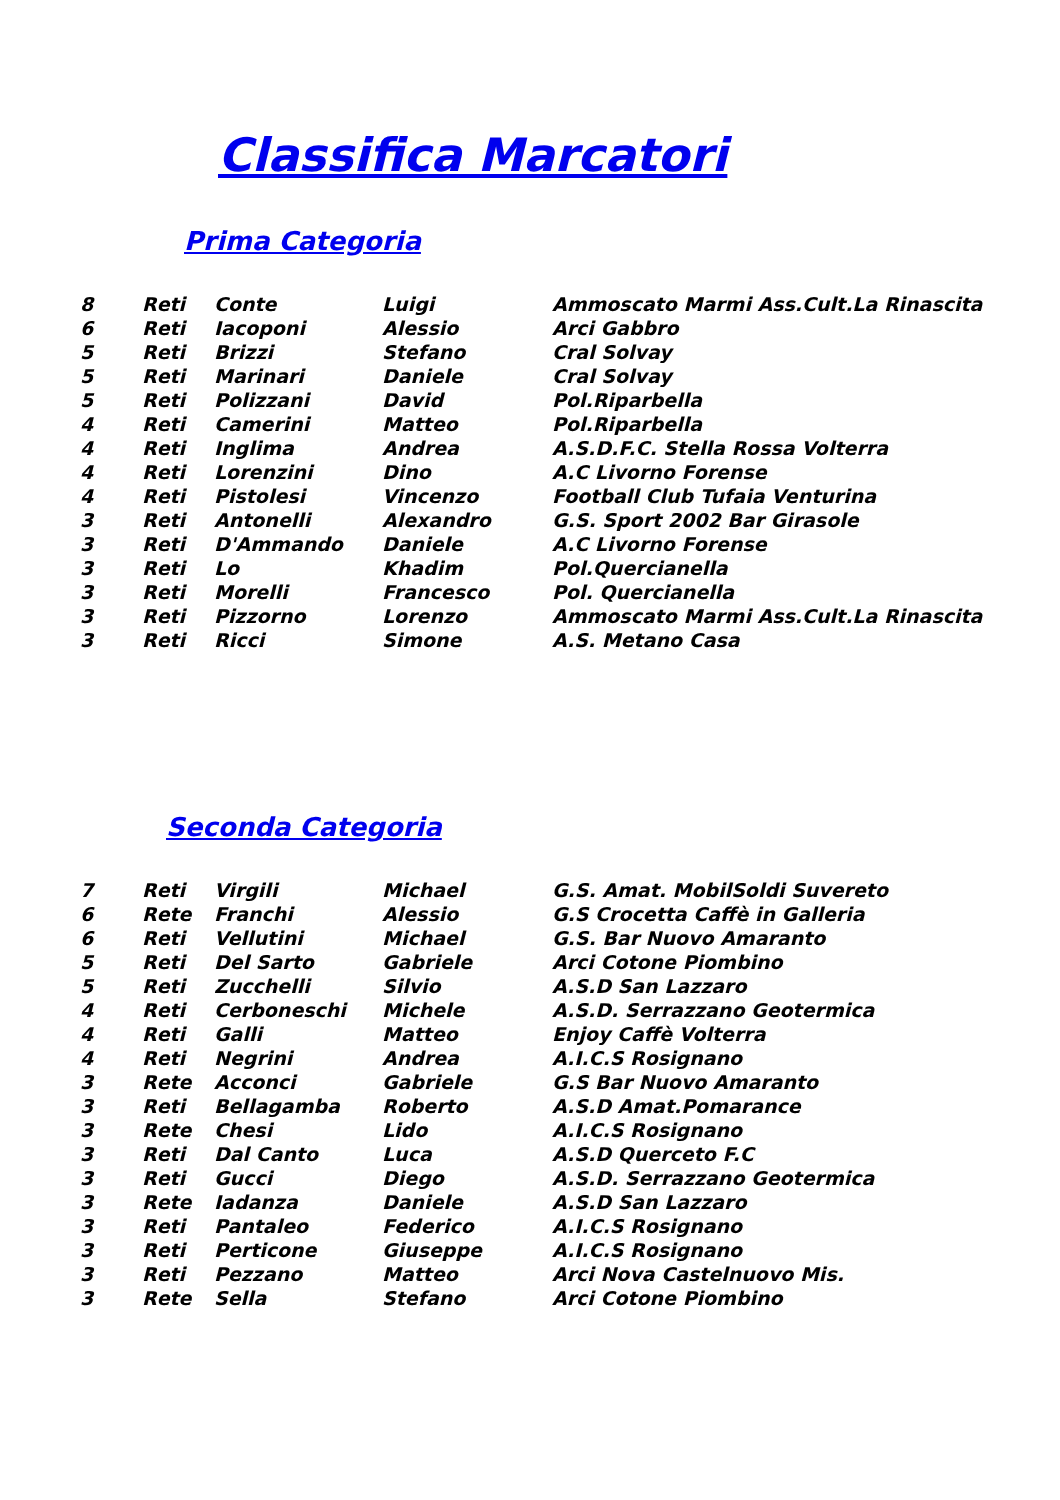Classifica Marcatori
Prima Categoria
| 8 | Reti | Conte | Luigi | Ammoscato Marmi Ass.Cult.La Rinascita |
| 6 | Reti | Iacoponi | Alessio | Arci Gabbro |
| 5 | Reti | Brizzi | Stefano | Cral Solvay |
| 5 | Reti | Marinari | Daniele | Cral Solvay |
| 5 | Reti | Polizzani | David | Pol.Riparbella |
| 4 | Reti | Camerini | Matteo | Pol.Riparbella |
| 4 | Reti | Inglima | Andrea | A.S.D.F.C. Stella Rossa Volterra |
| 4 | Reti | Lorenzini | Dino | A.C Livorno Forense |
| 4 | Reti | Pistolesi | Vincenzo | Football Club Tufaia Venturina |
| 3 | Reti | Antonelli | Alexandro | G.S. Sport 2002 Bar Girasole |
| 3 | Reti | D'Ammando | Daniele | A.C Livorno Forense |
| 3 | Reti | Lo | Khadim | Pol.Quercianella |
| 3 | Reti | Morelli | Francesco | Pol. Quercianella |
| 3 | Reti | Pizzorno | Lorenzo | Ammoscato Marmi Ass.Cult.La Rinascita |
| 3 | Reti | Ricci | Simone | A.S. Metano Casa |
Seconda Categoria
| 7 | Reti | Virgili | Michael | G.S. Amat. MobilSoldi Suvereto |
| 6 | Rete | Franchi | Alessio | G.S Crocetta Caffè in Galleria |
| 6 | Reti | Vellutini | Michael | G.S. Bar Nuovo Amaranto |
| 5 | Reti | Del Sarto | Gabriele | Arci Cotone Piombino |
| 5 | Reti | Zucchelli | Silvio | A.S.D San Lazzaro |
| 4 | Reti | Cerboneschi | Michele | A.S.D. Serrazzano Geotermica |
| 4 | Reti | Galli | Matteo | Enjoy Caffè Volterra |
| 4 | Reti | Negrini | Andrea | A.I.C.S Rosignano |
| 3 | Rete | Acconci | Gabriele | G.S Bar Nuovo Amaranto |
| 3 | Reti | Bellagamba | Roberto | A.S.D Amat.Pomarance |
| 3 | Rete | Chesi | Lido | A.I.C.S Rosignano |
| 3 | Reti | Dal Canto | Luca | A.S.D Querceto F.C |
| 3 | Reti | Gucci | Diego | A.S.D. Serrazzano Geotermica |
| 3 | Rete | Iadanza | Daniele | A.S.D San Lazzaro |
| 3 | Reti | Pantaleo | Federico | A.I.C.S Rosignano |
| 3 | Reti | Perticone | Giuseppe | A.I.C.S Rosignano |
| 3 | Reti | Pezzano | Matteo | Arci Nova Castelnuovo Mis. |
| 3 | Rete | Sella | Stefano | Arci Cotone Piombino |